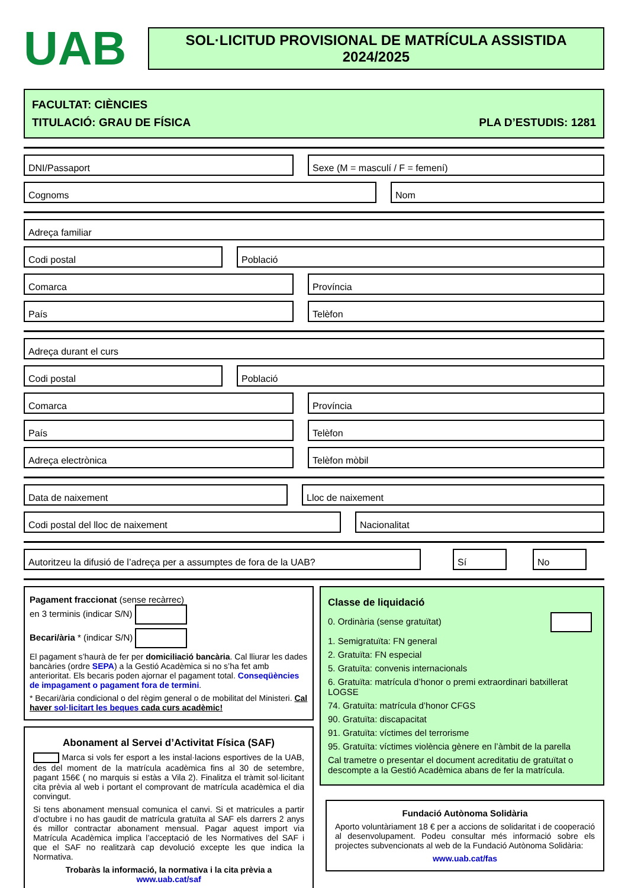UAB
SOL·LICITUD PROVISIONAL DE MATRÍCULA ASSISTIDA
2024/2025
FACULTAT: CIÈNCIES
TITULACIÓ: GRAU DE FÍSICA PLA D’ESTUDIS: 1281
DNI/Passaport Sexe (M = masculí / F = femení)
Cognoms Nom
Adreça familiar
Codi postal Població
Comarca Província
País Telèfon
Adreça durant el curs
Codi postal Població
Comarca Província
País Telèfon
Adreça electrònica Telèfon mòbil
Data de naixement Lloc de naixement
Codi postal del lloc de naixement
Nacionalitat
Autoritzeu la difusió de l’adreça per a assumptes de fora de la UAB?
Sí No
Pagament fraccionat (sense recàrrec)
en 3 terminis (indicar S/N)
Becari/ària * (indicar S/N)
El pagament s’haurà de fer per domiciliació bancària. Cal lliurar les dades bancàries (ordre SEPA) a la Gestió Acadèmica si no s’ha fet amb anterioritat. Els becaris poden ajornar el pagament total. Conseqüències de impagament o pagament fora de termini.
* Becari/ària condicional o del règim general o de mobilitat del Ministeri. Cal haver sol·licitart les beques cada curs acadèmic!
Abonament al Servei d’Activitat Física (SAF)
Marca si vols fer esport a les instal·lacions esportives de la UAB, des del moment de la matrícula acadèmica fins al 30 de setembre, pagant 156€ ( no marquis si estàs a Vila 2). Finalitza el tràmit sol·licitant cita prèvia al web i portant el comprovant de matrícula acadèmica el dia convingut.
Si tens abonament mensual comunica el canvi. Si et matricules a partir d’octubre i no has gaudit de matrícula gratuïta al SAF els darrers 2 anys és millor contractar abonament mensual. Pagar aquest import via Matrícula Acadèmica implica l’acceptació de les Normatives del SAF i que el SAF no realitzarà cap devolució excepte les que indica la Normativa.
Trobaràs la informació, la normativa i la cita prèvia a
www.uab.cat/saf
Classe de liquidació
0. Ordinària (sense gratuïtat)
1. Semigratuïta: FN general
2. Gratuïta: FN especial
5. Gratuïta: convenis internacionals
6. Gratuïta: matrícula d’honor o premi extraordinari batxillerat LOGSE
74. Gratuïta: matrícula d’honor CFGS
90. Gratuïta: discapacitat
91. Gratuïta: víctimes del terrorisme
95. Gratuïta: víctimes violència gènere en l’àmbit de la parella
Cal trametre o presentar el document acreditatiu de gratuïtat o descompte a la Gestió Acadèmica abans de fer la matrícula.
Fundació Autònoma Solidària
Aporto voluntàriament 18 € per a accions de solidaritat i de cooperació al desenvolupament. Podeu consultar més informació sobre els projectes subvencionats al web de la Fundació Autònoma Solidària:
www.uab.cat/fas